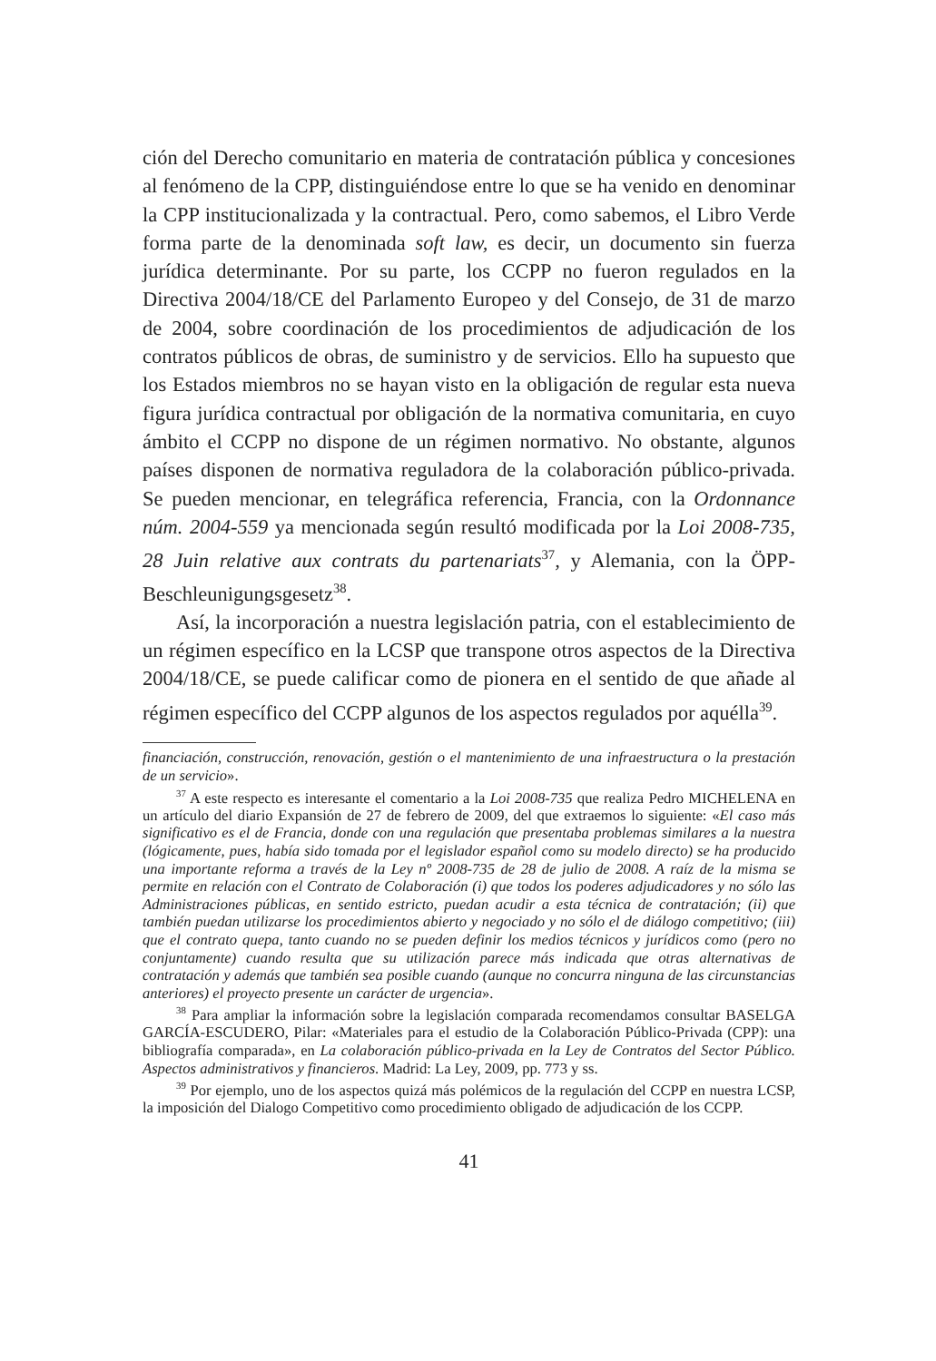ción del Derecho comunitario en materia de contratación pública y concesiones al fenómeno de la CPP, distinguiéndose entre lo que se ha venido en denominar la CPP institucionalizada y la contractual. Pero, como sabemos, el Libro Verde forma parte de la denominada soft law, es decir, un documento sin fuerza jurídica determinante. Por su parte, los CCPP no fueron regulados en la Directiva 2004/18/CE del Parlamento Europeo y del Consejo, de 31 de marzo de 2004, sobre coordinación de los procedimientos de adjudicación de los contratos públicos de obras, de suministro y de servicios. Ello ha supuesto que los Estados miembros no se hayan visto en la obligación de regular esta nueva figura jurídica contractual por obligación de la normativa comunitaria, en cuyo ámbito el CCPP no dispone de un régimen normativo. No obstante, algunos países disponen de normativa reguladora de la colaboración público-privada. Se pueden mencionar, en telegráfica referencia, Francia, con la Ordonnance núm. 2004-559 ya mencionada según resultó modificada por la Loi 2008-735, 28 Juin relative aux contrats du partenariats<sup>37</sup>, y Alemania, con la ÖPP-Beschleunigungsgesetz<sup>38</sup>.
Así, la incorporación a nuestra legislación patria, con el establecimiento de un régimen específico en la LCSP que transpone otros aspectos de la Directiva 2004/18/CE, se puede calificar como de pionera en el sentido de que añade al régimen específico del CCPP algunos de los aspectos regulados por aquélla<sup>39</sup>.
financiación, construcción, renovación, gestión o el mantenimiento de una infraestructura o la prestación de un servicio».
<sup>37</sup> A este respecto es interesante el comentario a la Loi 2008-735 que realiza Pedro MICHELENA en un artículo del diario Expansión de 27 de febrero de 2009, del que extraemos lo siguiente: «El caso más significativo es el de Francia, donde con una regulación que presentaba problemas similares a la nuestra (lógicamente, pues, había sido tomada por el legislador español como su modelo directo) se ha producido una importante reforma a través de la Ley nº 2008-735 de 28 de julio de 2008. A raíz de la misma se permite en relación con el Contrato de Colaboración (i) que todos los poderes adjudicadores y no sólo las Administraciones públicas, en sentido estricto, puedan acudir a esta técnica de contratación; (ii) que también puedan utilizarse los procedimientos abierto y negociado y no sólo el de diálogo competitivo; (iii) que el contrato quepa, tanto cuando no se pueden definir los medios técnicos y jurídicos como (pero no conjuntamente) cuando resulta que su utilización parece más indicada que otras alternativas de contratación y además que también sea posible cuando (aunque no concurra ninguna de las circunstancias anteriores) el proyecto presente un carácter de urgencia».
<sup>38</sup> Para ampliar la información sobre la legislación comparada recomendamos consultar BASELGA GARCÍA-ESCUDERO, Pilar: «Materiales para el estudio de la Colaboración Público-Privada (CPP): una bibliografía comparada», en La colaboración público-privada en la Ley de Contratos del Sector Público. Aspectos administrativos y financieros. Madrid: La Ley, 2009, pp. 773 y ss.
<sup>39</sup> Por ejemplo, uno de los aspectos quizá más polémicos de la regulación del CCPP en nuestra LCSP, la imposición del Dialogo Competitivo como procedimiento obligado de adjudicación de los CCPP.
41